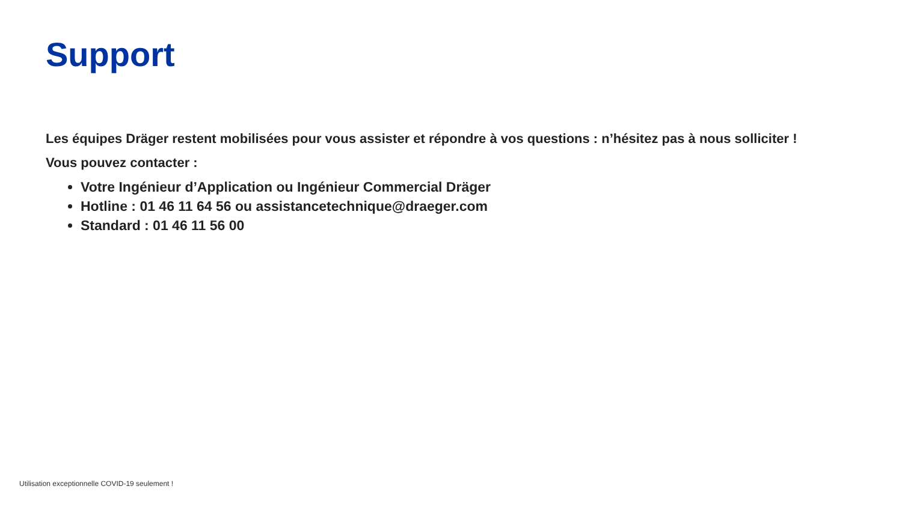Support
Les équipes Dräger restent mobilisées pour vous assister et répondre à vos questions : n’hésitez pas à nous solliciter !
Vous pouvez contacter :
Votre Ingénieur d’Application ou Ingénieur Commercial Dräger
Hotline : 01 46 11 64 56 ou assistancetechnique@draeger.com
Standard : 01 46 11 56 00
Utilisation exceptionnelle COVID-19 seulement !